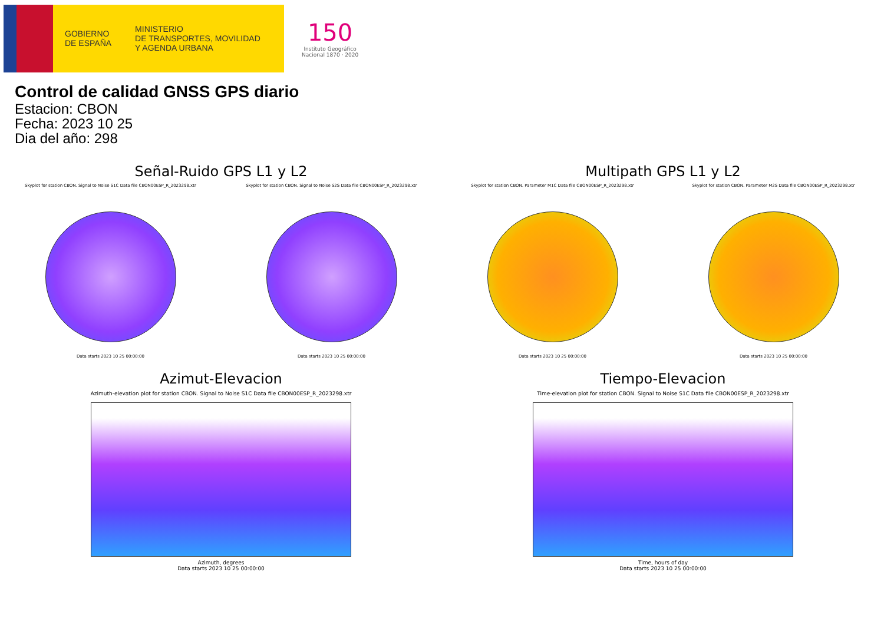GOBIERNO
DE ESPAÑA
MINISTERIO
DE TRANSPORTES, MOVILIDAD
Y AGENDA URBANA
150
Instituto Geográfico
Nacional 1870 · 2020
Control de calidad GNSS GPS diario
Estacion: CBON
Fecha: 2023 10 25
Dia del año: 298
Señal-Ruido GPS L1 y L2
Skyplot for station CBON. Signal to Noise S1C Data file CBON00ESP_R_2023298.xtr
Data starts 2023 10 25 00:00:00
Skyplot for station CBON. Signal to Noise S2S Data file CBON00ESP_R_2023298.xtr
Data starts 2023 10 25 00:00:00
Multipath GPS L1 y L2
Skyplot for station CBON. Parameter M1C Data file CBON00ESP_R_2023298.xtr
Data starts 2023 10 25 00:00:00
Skyplot for station CBON. Parameter M2S Data file CBON00ESP_R_2023298.xtr
Data starts 2023 10 25 00:00:00
Azimut-Elevacion
Azimuth-elevation plot for station CBON. Signal to Noise S1C Data file CBON00ESP_R_2023298.xtr
Azimuth, degrees
Data starts 2023 10 25 00:00:00
Tiempo-Elevacion
Time-elevation plot for station CBON. Signal to Noise S1C Data file CBON00ESP_R_2023298.xtr
Time, hours of day
Data starts 2023 10 25 00:00:00